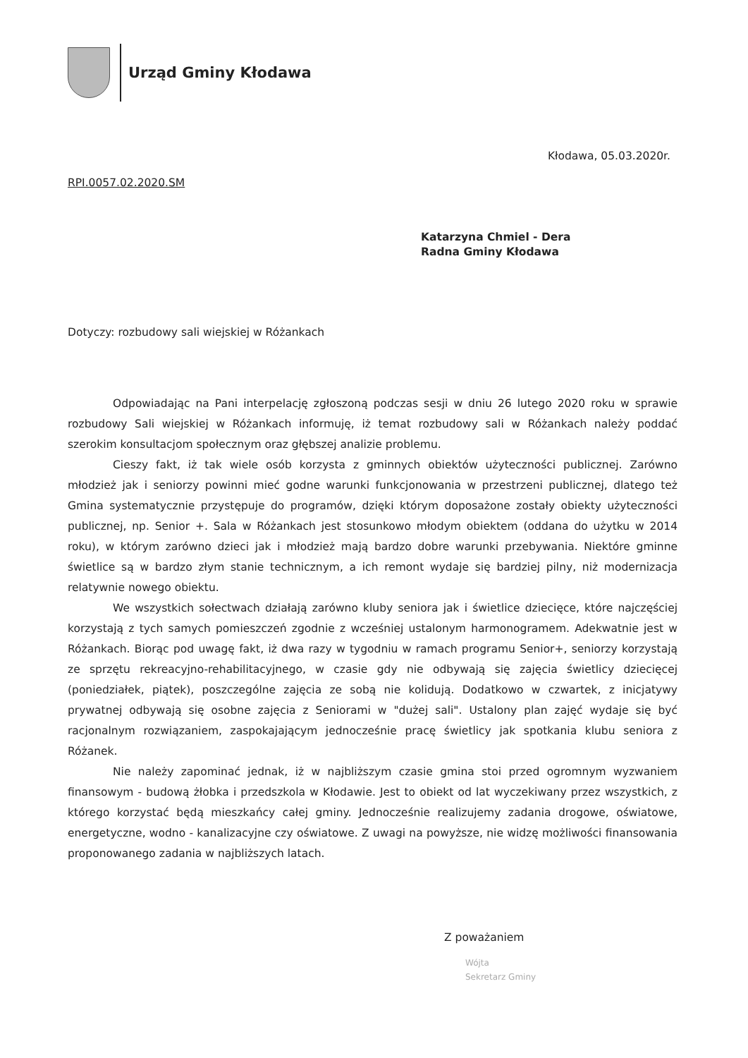Urząd Gminy Kłodawa
Kłodawa, 05.03.2020r.
RPI.0057.02.2020.SM
Katarzyna Chmiel - Dera
Radna Gminy Kłodawa
Dotyczy: rozbudowy sali wiejskiej w Różankach
Odpowiadając na Pani interpelację zgłoszoną podczas sesji w dniu 26 lutego 2020 roku w sprawie rozbudowy Sali wiejskiej w Różankach informuję, iż temat rozbudowy sali w Różankach należy poddać szerokim konsultacjom społecznym oraz głębszej analizie problemu.
Cieszy fakt, iż tak wiele osób korzysta z gminnych obiektów użyteczności publicznej. Zarówno młodzież jak i seniorzy powinni mieć godne warunki funkcjonowania w przestrzeni publicznej, dlatego też Gmina systematycznie przystępuje do programów, dzięki którym doposażone zostały obiekty użyteczności publicznej, np. Senior +. Sala w Różankach jest stosunkowo młodym obiektem (oddana do użytku w 2014 roku), w którym zarówno dzieci jak i młodzież mają bardzo dobre warunki przebywania. Niektóre gminne świetlice są w bardzo złym stanie technicznym, a ich remont wydaje się bardziej pilny, niż modernizacja relatywnie nowego obiektu.
We wszystkich sołectwach działają zarówno kluby seniora jak i świetlice dziecięce, które najczęściej korzystają z tych samych pomieszczeń zgodnie z wcześniej ustalonym harmonogramem. Adekwatnie jest w Różankach. Biorąc pod uwagę fakt, iż dwa razy w tygodniu w ramach programu Senior+, seniorzy korzystają ze sprzętu rekreacyjno-rehabilitacyjnego, w czasie gdy nie odbywają się zajęcia świetlicy dziecięcej (poniedziałek, piątek), poszczególne zajęcia ze sobą nie kolidują. Dodatkowo w czwartek, z inicjatywy prywatnej odbywają się osobne zajęcia z Seniorami w "dużej sali". Ustalony plan zajęć wydaje się być racjonalnym rozwiązaniem, zaspokajającym jednocześnie pracę świetlicy jak spotkania klubu seniora z Różanek.
Nie należy zapominać jednak, iż w najbliższym czasie gmina stoi przed ogromnym wyzwaniem finansowym - budową żłobka i przedszkola w Kłodawie. Jest to obiekt od lat wyczekiwany przez wszystkich, z którego korzystać będą mieszkańcy całej gminy. Jednocześnie realizujemy zadania drogowe, oświatowe, energetyczne, wodno - kanalizacyjne czy oświatowe. Z uwagi na powyższe, nie widzę możliwości finansowania proponowanego zadania w najbliższych latach.
Z poważaniem
Wójta
Sekretarz Gminy